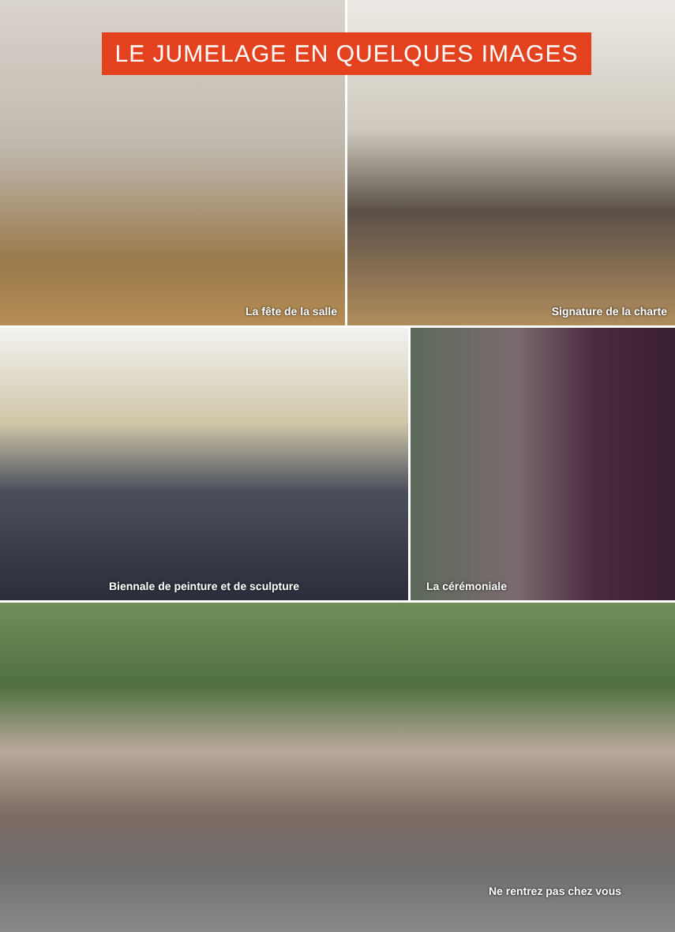LE JUMELAGE EN QUELQUES IMAGES
La fête de la salle Signature de la charte
Biennale de peinture et de sculpture La cérémoniale
Ne rentrez pas chez vous